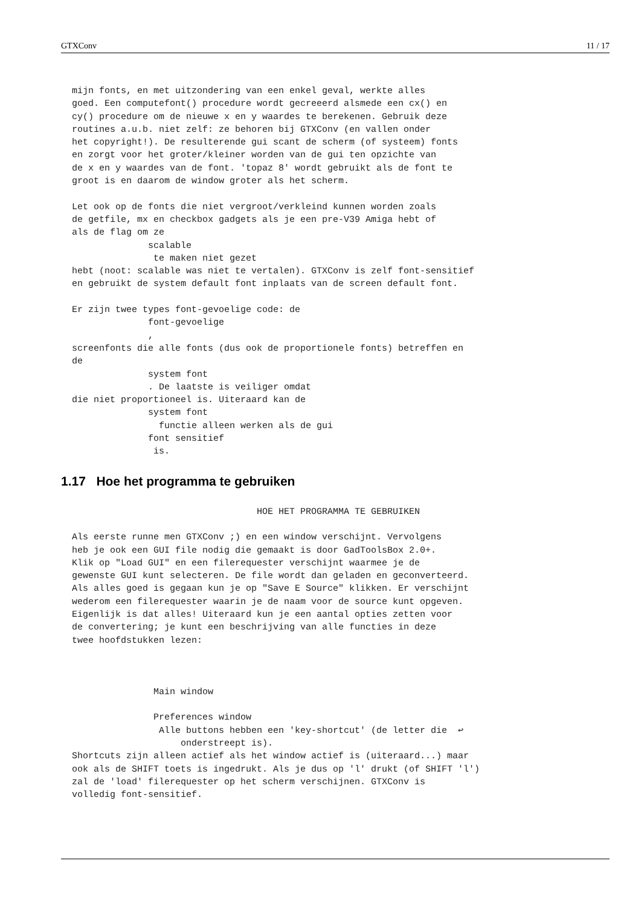GTXConv 11 / 17
  mijn fonts, en met uitzondering van een enkel geval, werkte alles
  goed. Een computefont() procedure wordt gecreeerd alsmede een cx() en
  cy() procedure om de nieuwe x en y waardes te berekenen. Gebruik deze
  routines a.u.b. niet zelf: ze behoren bij GTXConv (en vallen onder
  het copyright!). De resulterende gui scant de scherm (of systeem) fonts
  en zorgt voor het groter/kleiner worden van de gui ten opzichte van
  de x en y waardes van de font. 'topaz 8' wordt gebruikt als de font te
  groot is en daarom de window groter als het scherm.

  Let ook op de fonts die niet vergroot/verkleind kunnen worden zoals
  de getfile, mx en checkbox gadgets als je een pre-V39 Amiga hebt of
  als de flag om ze
                scalable
                 te maken niet gezet
  hebt (noot: scalable was niet te vertalen). GTXConv is zelf font-sensitief
  en gebruikt de system default font inplaats van de screen default font.

  Er zijn twee types font-gevoelige code: de
                font-gevoelige
                ,
  screenfonts die alle fonts (dus ook de proportionele fonts) betreffen en
  de
                system font
                . De laatste is veiliger omdat
  die niet proportioneel is. Uiteraard kan de
                system font
                  functie alleen werken als de gui
                font sensitief
                 is.
1.17 Hoe het programma te gebruiken
                                    HOE HET PROGRAMMA TE GEBRUIKEN

  Als eerste runne men GTXConv ;) en een window verschijnt. Vervolgens
  heb je ook een GUI file nodig die gemaakt is door GadToolsBox 2.0+.
  Klik op "Load GUI" en een filerequester verschijnt waarmee je de
  gewenste GUI kunt selecteren. De file wordt dan geladen en geconverteerd.
  Als alles goed is gegaan kun je op "Save E Source" klikken. Er verschijnt
  wederom een filerequester waarin je de naam voor de source kunt opgeven.
  Eigenlijk is dat alles! Uiteraard kun je een aantal opties zetten voor
  de convertering; je kunt een beschrijving van alle functies in deze
  twee hoofdstukken lezen:



                 Main window

                 Preferences window
                  Alle buttons hebben een 'key-shortcut' (de letter die  ↩
                      onderstreept is).
  Shortcuts zijn alleen actief als het window actief is (uiteraard...) maar
  ook als de SHIFT toets is ingedrukt. Als je dus op 'l' drukt (of SHIFT 'l')
  zal de 'load' filerequester op het scherm verschijnen. GTXConv is
  volledig font-sensitief.